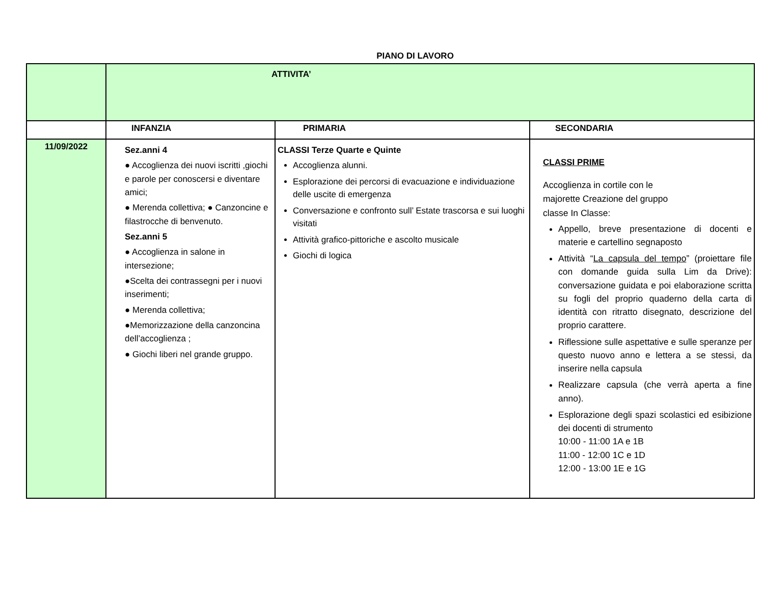PIANO DI LAVORO
| | ATTIVITA’ | | |
| | INFANZIA | PRIMARIA | SECONDARIA |
| 11/09/2022 | Sez.anni 4 ● Accoglienza dei nuovi iscritti ,giochi e parole per conoscersi e diventare amici; ● Merenda collettiva; ● Canzoncine e filastrocche di benvenuto. Sez.anni 5 ● Accoglienza in salone in intersezione; ●Scelta dei contrassegni per i nuovi inserimenti; ● Merenda collettiva; ●Memorizzazione della canzoncina dell’accoglienza ; ● Giochi liberi nel grande gruppo. | CLASSI Terze Quarte e Quinte Accoglienza alunni. Esplorazione dei percorsi di evacuazione e individuazione delle uscite di emergenza Conversazione e confronto sull’ Estate trascorsa e sui luoghi visitati Attività grafico-pittoriche e ascolto musicale Giochi di logica | CLASSI PRIME Accoglienza in cortile con le majorette Creazione del gruppo classe In Classe: Appello, breve presentazione di docenti e materie e cartellino segnaposto Attività “ La capsula del tempo ” (proiettare file con domande guida sulla Lim da Drive): conversazione guidata e poi elaborazione scritta su fogli del proprio quaderno della carta di identità con ritratto disegnato, descrizione del proprio carattere. Riflessione sulle aspettative e sulle speranze per questo nuovo anno e lettera a se stessi, da inserire nella capsula Realizzare capsula (che verrà aperta a fine anno). Esplorazione degli spazi scolastici ed esibizione dei docenti di strumento 10:00 - 11:00 1A e 1B 11:00 - 12:00 1C e 1D 12:00 - 13:00 1E e 1G |